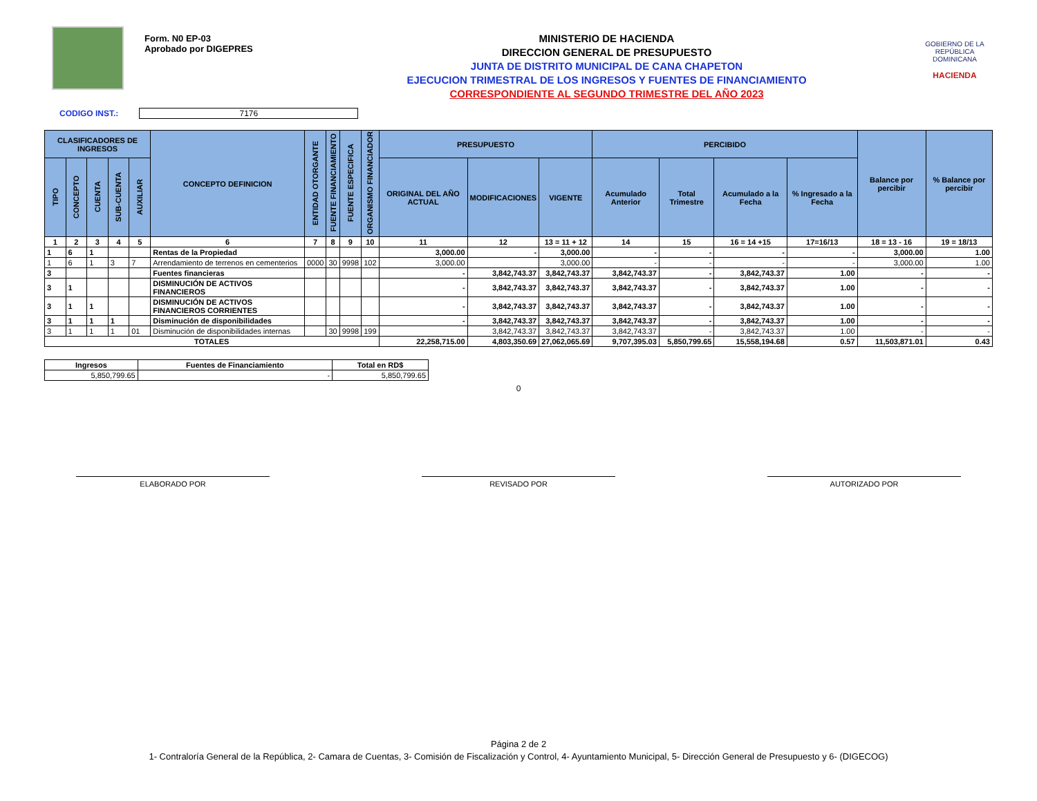Form. N0 EP-03
Aprobado por DIGEPRES
MINISTERIO DE HACIENDA
DIRECCION GENERAL DE PRESUPUESTO
JUNTA DE DISTRITO MUNICIPAL DE CANA CHAPETON
EJECUCION TRIMESTRAL DE LOS INGRESOS Y FUENTES DE FINANCIAMIENTO
CORRESPONDIENTE AL SEGUNDO TRIMESTRE DEL AÑO 2023
GOBIERNO DE LA
REPÚBLICA
DOMINICANA
HACIENDA
CODIGO INST.: 7176
| CLASIFICADORES DE INGRESOS | | | | | CONCEPTO DEFINICION | ENTIDAD OTORGANTE | FUENTE FINANCIAMIENTO | FUENTE ESPECIFICA | ORGANISMO FINANCIADOR | PRESUPUESTO | | | PERCIBIDO | | | | Balance por percibir | % Balance por percibir |
| --- | --- | --- | --- | --- | --- | --- | --- | --- | --- | --- | --- | --- | --- | --- | --- | --- | --- | --- |
| TIPO | CONCEPTO | CUENTA | SUB-CUENTA | AUXILIAR | | | | | | ORIGINAL DEL AÑO ACTUAL | MODIFICACIONES | VIGENTE | Acumulado Anterior | Total Trimestre | Acumulado a la Fecha | % Ingresado a la Fecha | | |
| 1 | 2 | 3 | 4 | 5 | 6 | 7 | 8 | 9 | 10 | 11 | 12 | 13 = 11 + 12 | 14 | 15 | 16 = 14 +15 | 17=16/13 | 18 = 13 - 16 | 19 = 18/13 |
| 1 | 6 | 1 | | | Rentas de la Propiedad | | | | | 3,000.00 | - | 3,000.00 | - | - | - | - | 3,000.00 | 1.00 |
| 1 | 6 | 1 | 3 | 7 | Arrendamiento de terrenos en cementerios | 0000 | 30 | 9998 | 102 | 3,000.00 | | 3,000.00 | - | - | - | - | 3,000.00 | 1.00 |
| 3 | | | | | Fuentes financieras | | | | | - | 3,842,743.37 | 3,842,743.37 | 3,842,743.37 | - | 3,842,743.37 | 1.00 | - | - |
| 3 | 1 | | | | DISMINUCIÓN DE ACTIVOS FINANCIEROS | | | | | - | 3,842,743.37 | 3,842,743.37 | 3,842,743.37 | - | 3,842,743.37 | 1.00 | - | - |
| 3 | 1 | 1 | | | DISMINUCIÓN DE ACTIVOS FINANCIEROS CORRIENTES | | | | | - | 3,842,743.37 | 3,842,743.37 | 3,842,743.37 | - | 3,842,743.37 | 1.00 | - | - |
| 3 | 1 | 1 | 1 | | Disminución de disponibilidades | | | | | - | 3,842,743.37 | 3,842,743.37 | 3,842,743.37 | - | 3,842,743.37 | 1.00 | - | - |
| 3 | 1 | 1 | 1 | 01 | Disminución de disponibilidades internas | | 30 | 9998 | 199 | | 3,842,743.37 | 3,842,743.37 | 3,842,743.37 | - | 3,842,743.37 | 1.00 | - | - |
| TOTALES | | | | | | | | | | 22,258,715.00 | 4,803,350.69 | 27,062,065.69 | 9,707,395.03 | 5,850,799.65 | 15,558,194.68 | 0.57 | 11,503,871.01 | 0.43 |
| Ingresos | Fuentes de Financiamiento | Total en RD$ |
| 5,850,799.65 | - | 5,850,799.65 |
0
ELABORADO POR REVISADO POR AUTORIZADO POR
Página 2 de 2
1- Contraloría General de la República, 2- Camara de Cuentas, 3- Comisión de Fiscalización y Control, 4- Ayuntamiento Municipal, 5- Dirección General de Presupuesto y 6- (DIGECOG)